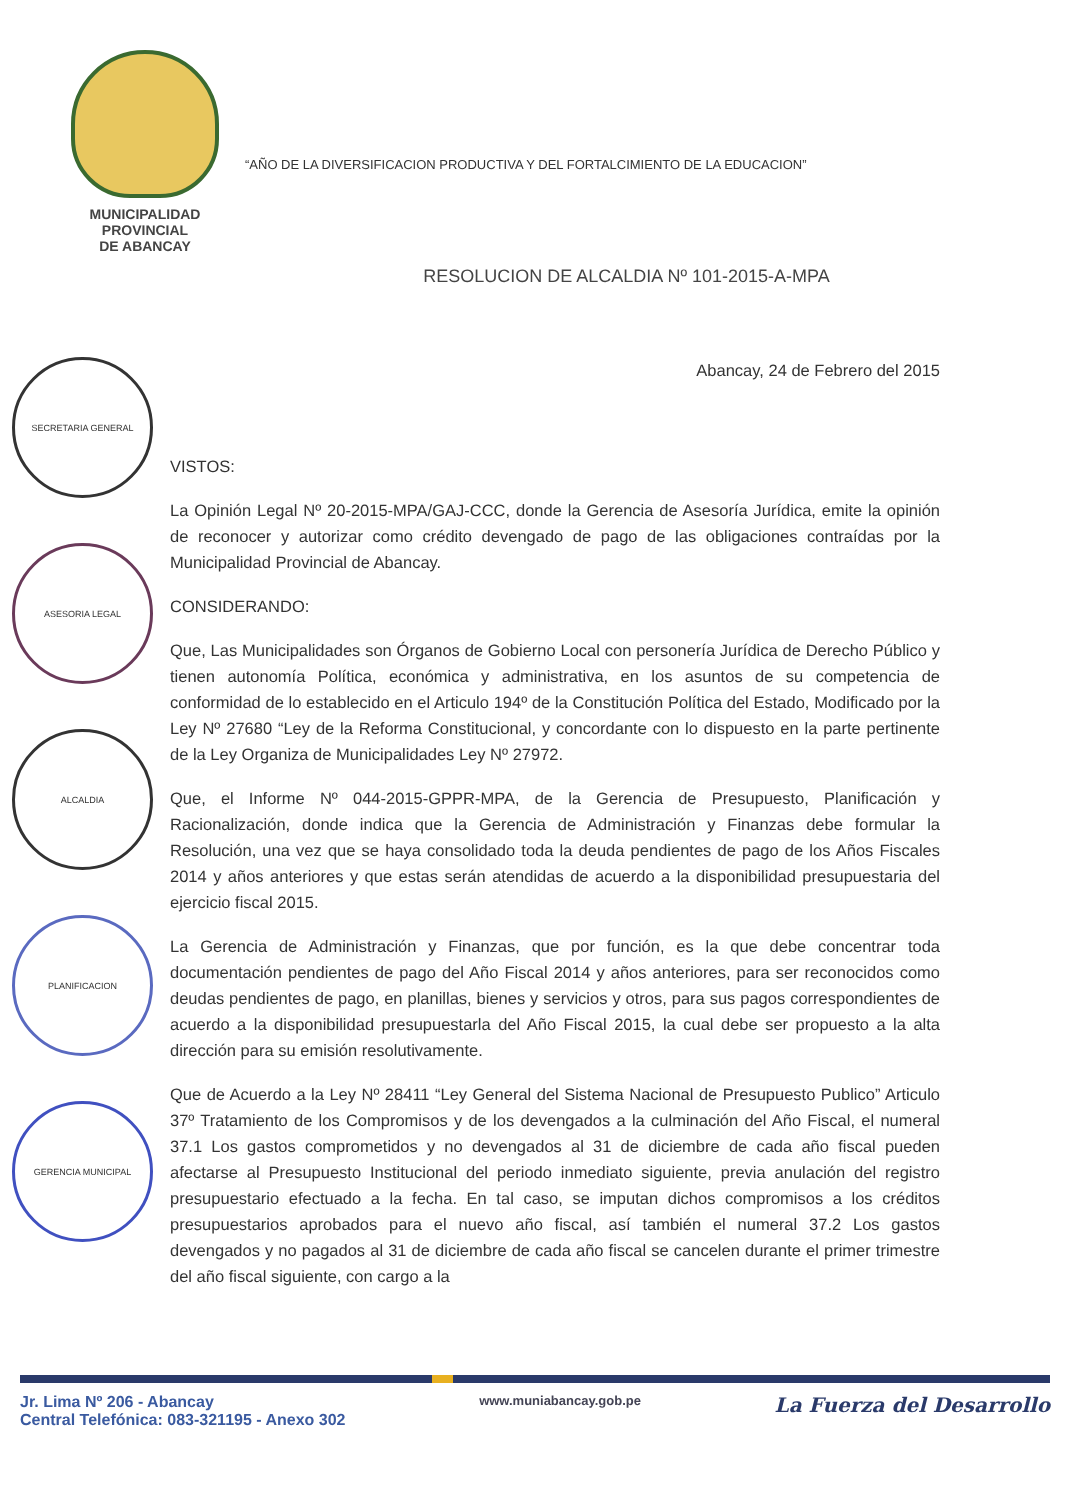MUNICIPALIDAD PROVINCIAL
DE ABANCAY
“AÑO DE LA DIVERSIFICACION PRODUCTIVA Y DEL FORTALCIMIENTO DE LA EDUCACION”
RESOLUCION DE ALCALDIA Nº 101-2015-A-MPA
SECRETARIA GENERAL
ASESORIA LEGAL
ALCALDIA
PLANIFICACION
GERENCIA MUNICIPAL
Abancay, 24 de Febrero del 2015
VISTOS:
La Opinión Legal Nº 20-2015-MPA/GAJ-CCC, donde la Gerencia de Asesoría Jurídica, emite la opinión de reconocer y autorizar como crédito devengado de pago de las obligaciones contraídas por la Municipalidad Provincial de Abancay.
CONSIDERANDO:
Que, Las Municipalidades son Órganos de Gobierno Local con personería Jurídica de Derecho Público y tienen autonomía Política, económica y administrativa, en los asuntos de su competencia de conformidad de lo establecido en el Articulo 194º de la Constitución Política del Estado, Modificado por la Ley Nº 27680 “Ley de la Reforma Constitucional, y concordante con lo dispuesto en la parte pertinente de la Ley Organiza de Municipalidades Ley Nº 27972.
Que, el Informe Nº 044-2015-GPPR-MPA, de la Gerencia de Presupuesto, Planificación y Racionalización, donde indica que la Gerencia de Administración y Finanzas debe formular la Resolución, una vez que se haya consolidado toda la deuda pendientes de pago de los Años Fiscales 2014 y años anteriores y que estas serán atendidas de acuerdo a la disponibilidad presupuestaria del ejercicio fiscal 2015.
La Gerencia de Administración y Finanzas, que por función, es la que debe concentrar toda documentación pendientes de pago del Año Fiscal 2014 y años anteriores, para ser reconocidos como deudas pendientes de pago, en planillas, bienes y servicios y otros, para sus pagos correspondientes de acuerdo a la disponibilidad presupuestarla del Año Fiscal 2015, la cual debe ser propuesto a la alta dirección para su emisión resolutivamente.
Que de Acuerdo a la Ley Nº 28411 “Ley General del Sistema Nacional de Presupuesto Publico” Articulo 37º Tratamiento de los Compromisos y de los devengados a la culminación del Año Fiscal, el numeral 37.1 Los gastos comprometidos y no devengados al 31 de diciembre de cada año fiscal pueden afectarse al Presupuesto Institucional del periodo inmediato siguiente, previa anulación del registro presupuestario efectuado a la fecha. En tal caso, se imputan dichos compromisos a los créditos presupuestarios aprobados para el nuevo año fiscal, así también el numeral 37.2 Los gastos devengados y no pagados al 31 de diciembre de cada año fiscal se cancelen durante el primer trimestre del año fiscal siguiente, con cargo a la
Jr. Lima Nº 206 - Abancay
Central Telefónica: 083-321195 - Anexo 302
www.muniabancay.gob.pe
La Fuerza del Desarrollo